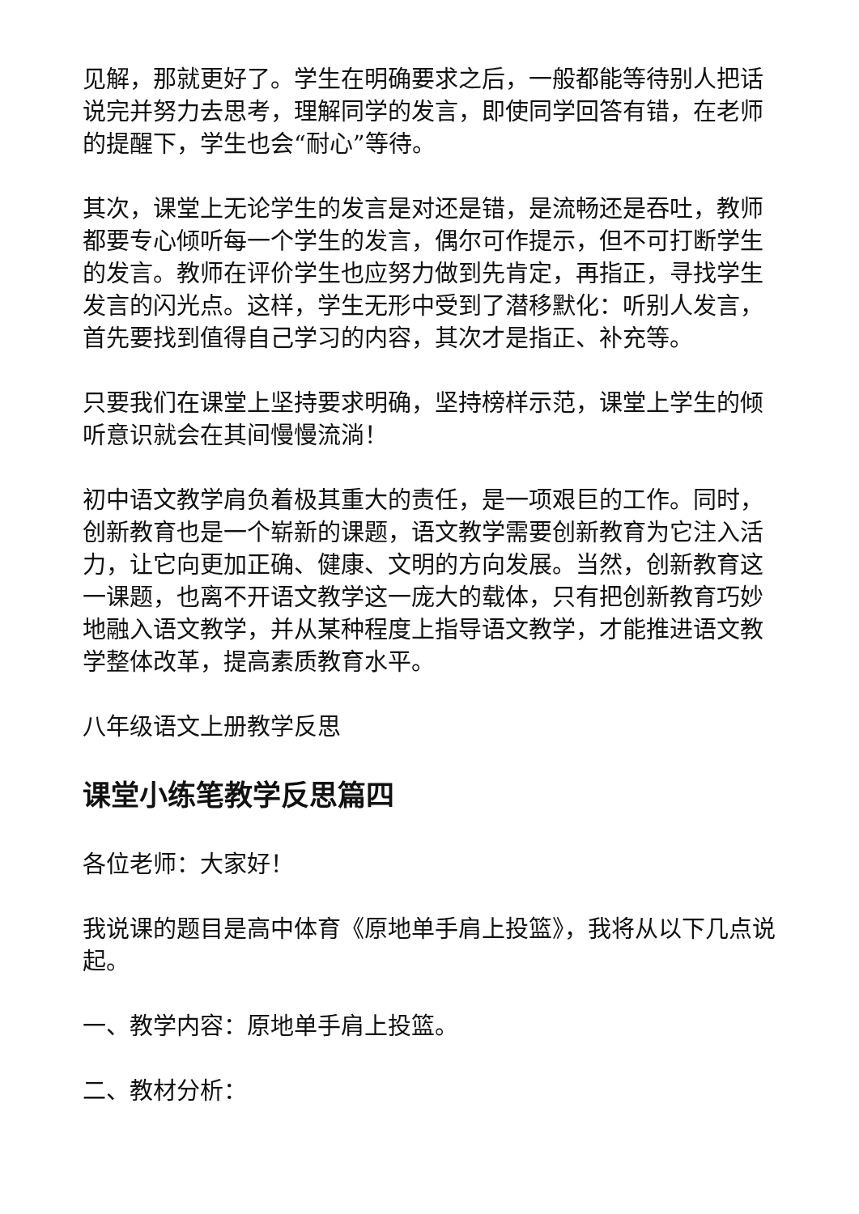见解，那就更好了。学生在明确要求之后，一般都能等待别人把话说完并努力去思考，理解同学的发言，即使同学回答有错，在老师的提醒下，学生也会“耐心”等待。
其次，课堂上无论学生的发言是对还是错，是流畅还是吞吐，教师都要专心倾听每一个学生的发言，偶尔可作提示，但不可打断学生的发言。教师在评价学生也应努力做到先肯定，再指正，寻找学生发言的闪光点。这样，学生无形中受到了潜移默化：听别人发言，首先要找到值得自己学习的内容，其次才是指正、补充等。
只要我们在课堂上坚持要求明确，坚持榜样示范，课堂上学生的倾听意识就会在其间慢慢流淌！
初中语文教学肩负着极其重大的责任，是一项艰巨的工作。同时，创新教育也是一个崭新的课题，语文教学需要创新教育为它注入活力，让它向更加正确、健康、文明的方向发展。当然，创新教育这一课题，也离不开语文教学这一庞大的载体，只有把创新教育巧妙地融入语文教学，并从某种程度上指导语文教学，才能推进语文教学整体改革，提高素质教育水平。
八年级语文上册教学反思
课堂小练笔教学反思篇四
各位老师：大家好！
我说课的题目是高中体育《原地单手肩上投篮》，我将从以下几点说起。
一、教学内容：原地单手肩上投篮。
二、教材分析：